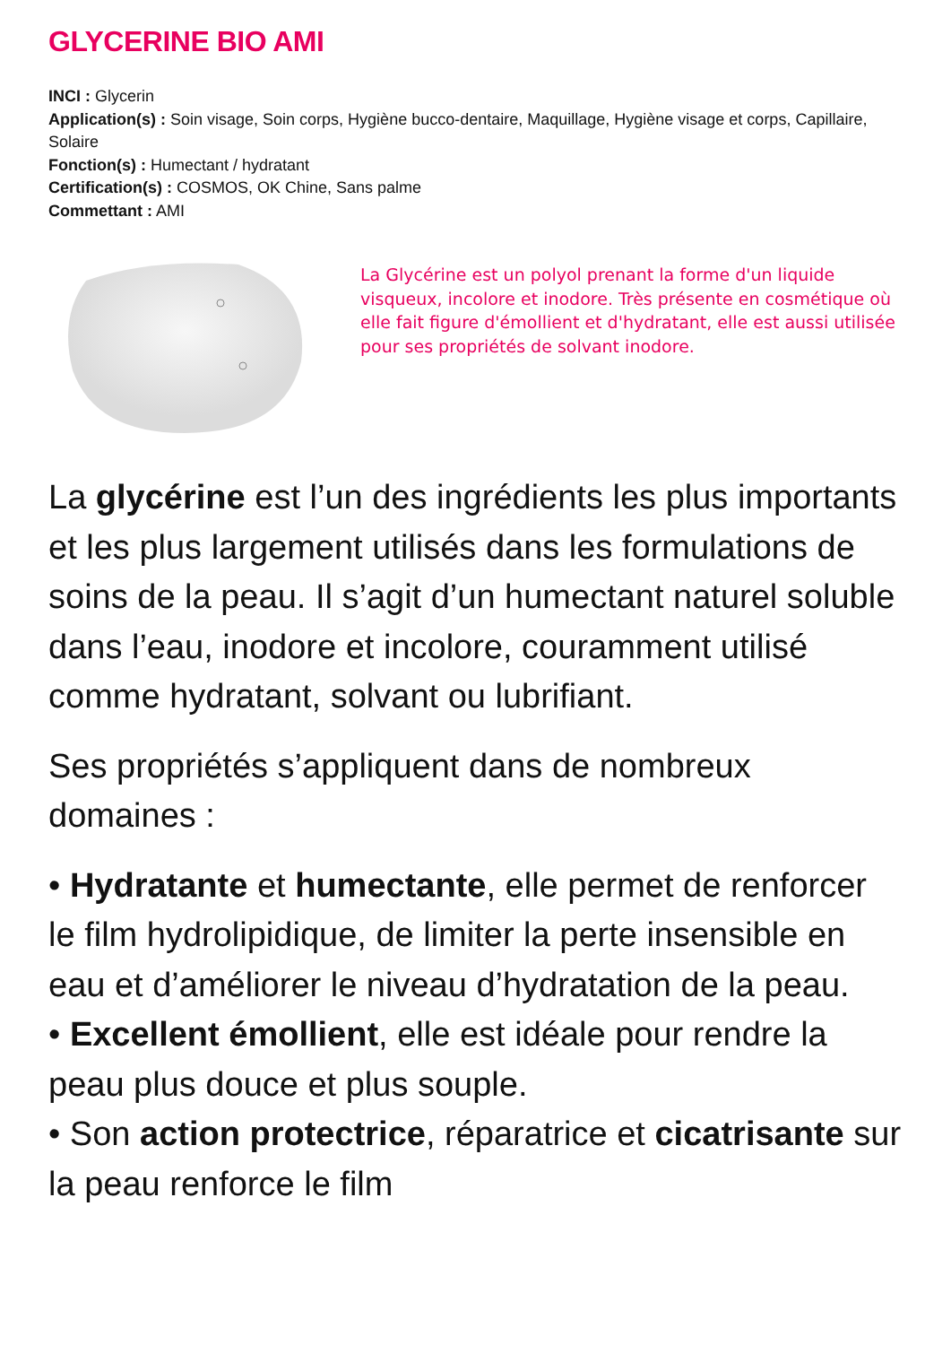GLYCERINE BIO AMI
INCI : Glycerin
Application(s) : Soin visage, Soin corps, Hygiène bucco-dentaire, Maquillage, Hygiène visage et corps, Capillaire, Solaire
Fonction(s) : Humectant / hydratant
Certification(s) : COSMOS, OK Chine, Sans palme
Commettant : AMI
La Glycérine est un polyol prenant la forme d'un liquide visqueux, incolore et inodore. Très présente en cosmétique où elle fait figure d'émollient et d'hydratant, elle est aussi utilisée pour ses propriétés de solvant inodore.
La glycérine est l’un des ingrédients les plus importants et les plus largement utilisés dans les formulations de soins de la peau. Il s’agit d’un humectant naturel soluble dans l’eau, inodore et incolore, couramment utilisé comme hydratant, solvant ou lubrifiant.
Ses propriétés s’appliquent dans de nombreux domaines :
• Hydratante et humectante, elle permet de renforcer le film hydrolipidique, de limiter la perte insensible en eau et d’améliorer le niveau d’hydratation de la peau.
• Excellent émollient, elle est idéale pour rendre la peau plus douce et plus souple.
• Son action protectrice, réparatrice et cicatrisante sur la peau renforce le film